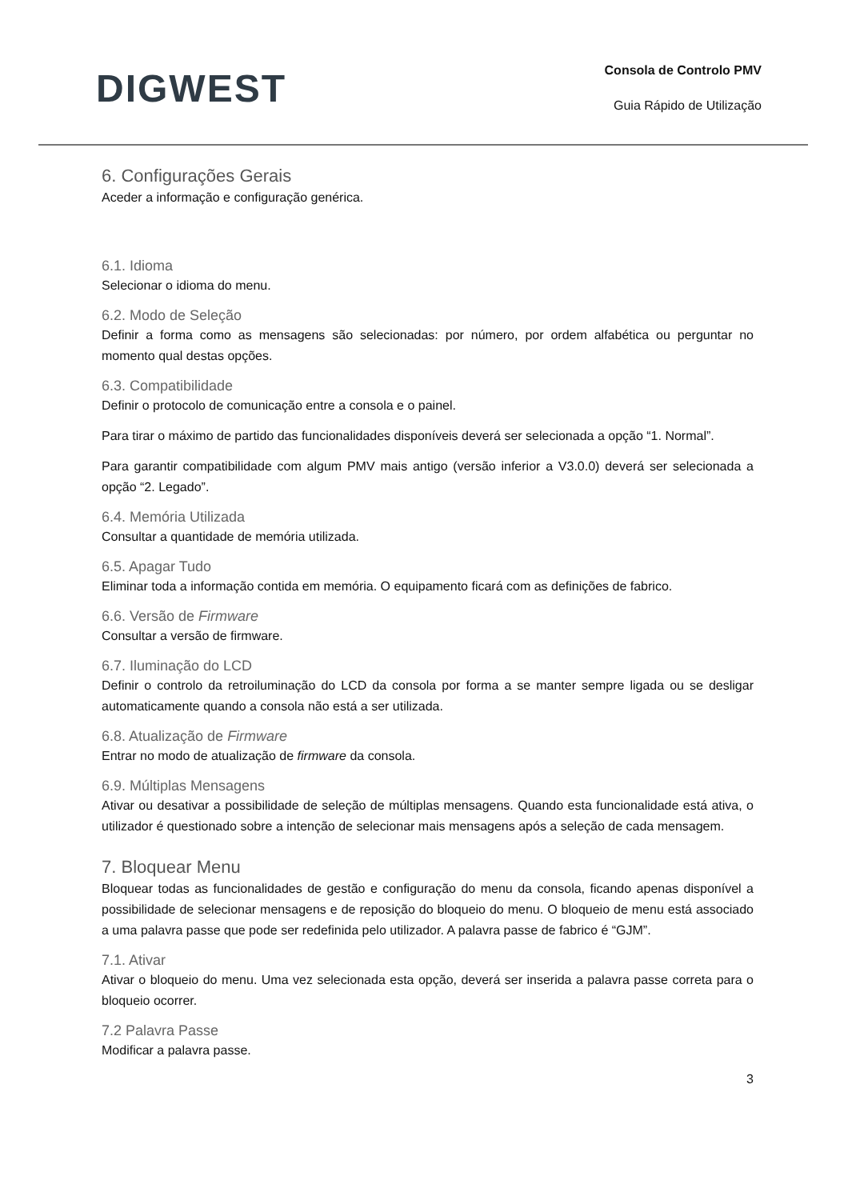DIGWEST
Consola de Controlo PMV
Guia Rápido de Utilização
6. Configurações Gerais
Aceder a informação e configuração genérica.
6.1. Idioma
Selecionar o idioma do menu.
6.2. Modo de Seleção
Definir a forma como as mensagens são selecionadas: por número, por ordem alfabética ou perguntar no momento qual destas opções.
6.3. Compatibilidade
Definir o protocolo de comunicação entre a consola e o painel.
Para tirar o máximo de partido das funcionalidades disponíveis deverá ser selecionada a opção “1. Normal”.
Para garantir compatibilidade com algum PMV mais antigo (versão inferior a V3.0.0) deverá ser selecionada a opção “2. Legado”.
6.4. Memória Utilizada
Consultar a quantidade de memória utilizada.
6.5. Apagar Tudo
Eliminar toda a informação contida em memória. O equipamento ficará com as definições de fabrico.
6.6. Versão de Firmware
Consultar a versão de firmware.
6.7. Iluminação do LCD
Definir o controlo da retroiluminação do LCD da consola por forma a se manter sempre ligada ou se desligar automaticamente quando a consola não está a ser utilizada.
6.8. Atualização de Firmware
Entrar no modo de atualização de firmware da consola.
6.9. Múltiplas Mensagens
Ativar ou desativar a possibilidade de seleção de múltiplas mensagens. Quando esta funcionalidade está ativa, o utilizador é questionado sobre a intenção de selecionar mais mensagens após a seleção de cada mensagem.
7. Bloquear Menu
Bloquear todas as funcionalidades de gestão e configuração do menu da consola, ficando apenas disponível a possibilidade de selecionar mensagens e de reposição do bloqueio do menu. O bloqueio de menu está associado a uma palavra passe que pode ser redefinida pelo utilizador. A palavra passe de fabrico é “GJM”.
7.1. Ativar
Ativar o bloqueio do menu. Uma vez selecionada esta opção, deverá ser inserida a palavra passe correta para o bloqueio ocorrer.
7.2 Palavra Passe
Modificar a palavra passe.
3